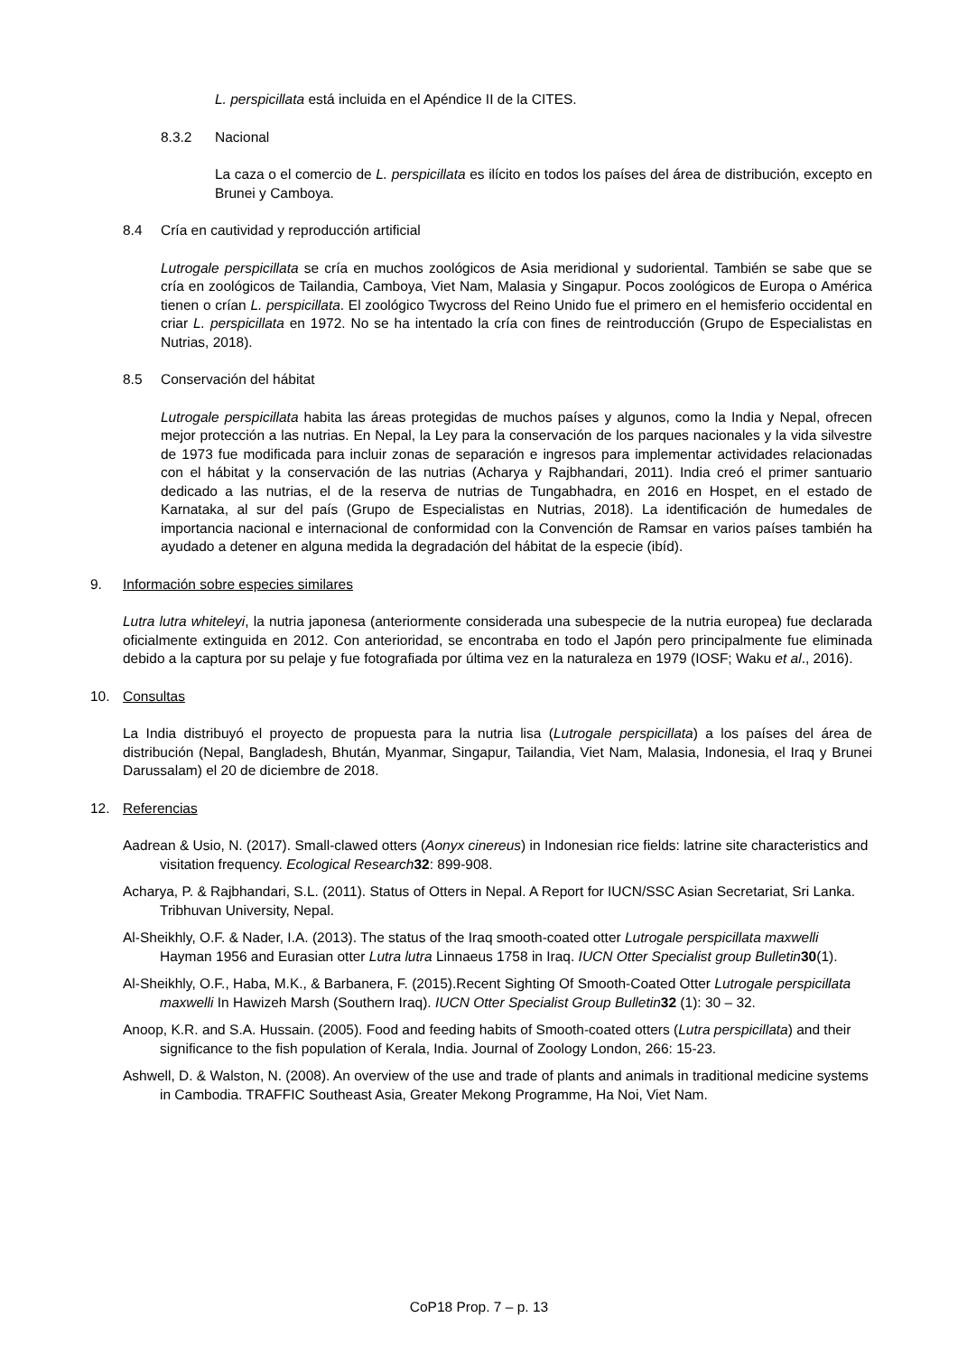L. perspicillata está incluida en el Apéndice II de la CITES.
8.3.2 Nacional
La caza o el comercio de L. perspicillata es ilícito en todos los países del área de distribución, excepto en Brunei y Camboya.
8.4 Cría en cautividad y reproducción artificial
Lutrogale perspicillata se cría en muchos zoológicos de Asia meridional y sudoriental. También se sabe que se cría en zoológicos de Tailandia, Camboya, Viet Nam, Malasia y Singapur. Pocos zoológicos de Europa o América tienen o crían L. perspicillata. El zoológico Twycross del Reino Unido fue el primero en el hemisferio occidental en criar L. perspicillata en 1972. No se ha intentado la cría con fines de reintroducción (Grupo de Especialistas en Nutrias, 2018).
8.5 Conservación del hábitat
Lutrogale perspicillata habita las áreas protegidas de muchos países y algunos, como la India y Nepal, ofrecen mejor protección a las nutrias. En Nepal, la Ley para la conservación de los parques nacionales y la vida silvestre de 1973 fue modificada para incluir zonas de separación e ingresos para implementar actividades relacionadas con el hábitat y la conservación de las nutrias (Acharya y Rajbhandari, 2011). India creó el primer santuario dedicado a las nutrias, el de la reserva de nutrias de Tungabhadra, en 2016 en Hospet, en el estado de Karnataka, al sur del país (Grupo de Especialistas en Nutrias, 2018). La identificación de humedales de importancia nacional e internacional de conformidad con la Convención de Ramsar en varios países también ha ayudado a detener en alguna medida la degradación del hábitat de la especie (ibíd).
9. Información sobre especies similares
Lutra lutra whiteleyi, la nutria japonesa (anteriormente considerada una subespecie de la nutria europea) fue declarada oficialmente extinguida en 2012. Con anterioridad, se encontraba en todo el Japón pero principalmente fue eliminada debido a la captura por su pelaje y fue fotografiada por última vez en la naturaleza en 1979 (IOSF; Waku et al., 2016).
10. Consultas
La India distribuyó el proyecto de propuesta para la nutria lisa (Lutrogale perspicillata) a los países del área de distribución (Nepal, Bangladesh, Bhután, Myanmar, Singapur, Tailandia, Viet Nam, Malasia, Indonesia, el Iraq y Brunei Darussalam) el 20 de diciembre de 2018.
12. Referencias
Aadrean & Usio, N. (2017). Small-clawed otters (Aonyx cinereus) in Indonesian rice fields: latrine site characteristics and visitation frequency. Ecological Research 32: 899-908.
Acharya, P. & Rajbhandari, S.L. (2011). Status of Otters in Nepal. A Report for IUCN/SSC Asian Secretariat, Sri Lanka. Tribhuvan University, Nepal.
Al-Sheikhly, O.F. & Nader, I.A. (2013). The status of the Iraq smooth-coated otter Lutrogale perspicillata maxwelli Hayman 1956 and Eurasian otter Lutra lutra Linnaeus 1758 in Iraq. IUCN Otter Specialist group Bulletin 30(1).
Al-Sheikhly, O.F., Haba, M.K., & Barbanera, F. (2015).Recent Sighting Of Smooth-Coated Otter Lutrogale perspicillata maxwelli In Hawizeh Marsh (Southern Iraq). IUCN Otter Specialist Group Bulletin 32 (1): 30 – 32.
Anoop, K.R. and S.A. Hussain. (2005). Food and feeding habits of Smooth-coated otters (Lutra perspicillata) and their significance to the fish population of Kerala, India. Journal of Zoology London, 266: 15-23.
Ashwell, D. & Walston, N. (2008). An overview of the use and trade of plants and animals in traditional medicine systems in Cambodia. TRAFFIC Southeast Asia, Greater Mekong Programme, Ha Noi, Viet Nam.
CoP18 Prop. 7 – p. 13